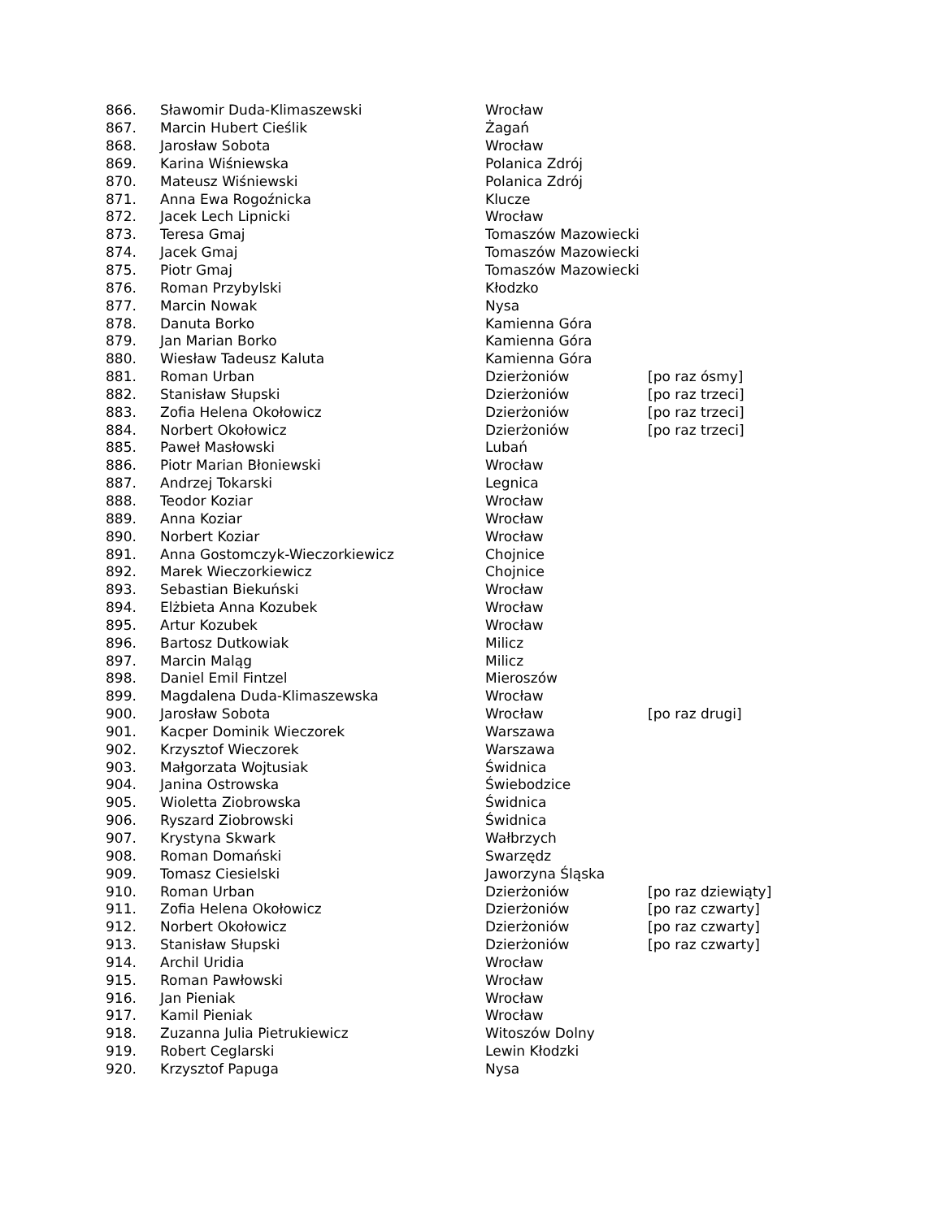| 866. | Sławomir Duda-Klimaszewski | Wrocław | |
| 867. | Marcin Hubert Cieślik | Żagań | |
| 868. | Jarosław Sobota | Wrocław | |
| 869. | Karina Wiśniewska | Polanica Zdrój | |
| 870. | Mateusz Wiśniewski | Polanica Zdrój | |
| 871. | Anna Ewa Rogoźnicka | Klucze | |
| 872. | Jacek Lech Lipnicki | Wrocław | |
| 873. | Teresa Gmaj | Tomaszów Mazowiecki | |
| 874. | Jacek Gmaj | Tomaszów Mazowiecki | |
| 875. | Piotr Gmaj | Tomaszów Mazowiecki | |
| 876. | Roman Przybylski | Kłodzko | |
| 877. | Marcin Nowak | Nysa | |
| 878. | Danuta Borko | Kamienna Góra | |
| 879. | Jan Marian Borko | Kamienna Góra | |
| 880. | Wiesław Tadeusz Kaluta | Kamienna Góra | |
| 881. | Roman Urban | Dzierżoniów | [po raz ósmy] |
| 882. | Stanisław Słupski | Dzierżoniów | [po raz trzeci] |
| 883. | Zofia Helena Okołowicz | Dzierżoniów | [po raz trzeci] |
| 884. | Norbert Okołowicz | Dzierżoniów | [po raz trzeci] |
| 885. | Paweł Masłowski | Lubań | |
| 886. | Piotr Marian Błoniewski | Wrocław | |
| 887. | Andrzej Tokarski | Legnica | |
| 888. | Teodor Koziar | Wrocław | |
| 889. | Anna Koziar | Wrocław | |
| 890. | Norbert Koziar | Wrocław | |
| 891. | Anna Gostomczyk-Wieczorkiewicz | Chojnice | |
| 892. | Marek Wieczorkiewicz | Chojnice | |
| 893. | Sebastian Biekuński | Wrocław | |
| 894. | Elżbieta Anna Kozubek | Wrocław | |
| 895. | Artur Kozubek | Wrocław | |
| 896. | Bartosz Dutkowiak | Milicz | |
| 897. | Marcin Maląg | Milicz | |
| 898. | Daniel Emil Fintzel | Mieroszów | |
| 899. | Magdalena Duda-Klimaszewska | Wrocław | |
| 900. | Jarosław Sobota | Wrocław | [po raz drugi] |
| 901. | Kacper Dominik Wieczorek | Warszawa | |
| 902. | Krzysztof Wieczorek | Warszawa | |
| 903. | Małgorzata Wojtusiak | Świdnica | |
| 904. | Janina Ostrowska | Świebodzice | |
| 905. | Wioletta Ziobrowska | Świdnica | |
| 906. | Ryszard Ziobrowski | Świdnica | |
| 907. | Krystyna Skwark | Wałbrzych | |
| 908. | Roman Domański | Swarzędz | |
| 909. | Tomasz Ciesielski | Jaworzyna Śląska | |
| 910. | Roman Urban | Dzierżoniów | [po raz dziewiąty] |
| 911. | Zofia Helena Okołowicz | Dzierżoniów | [po raz czwarty] |
| 912. | Norbert Okołowicz | Dzierżoniów | [po raz czwarty] |
| 913. | Stanisław Słupski | Dzierżoniów | [po raz czwarty] |
| 914. | Archil Uridia | Wrocław | |
| 915. | Roman Pawłowski | Wrocław | |
| 916. | Jan Pieniak | Wrocław | |
| 917. | Kamil Pieniak | Wrocław | |
| 918. | Zuzanna Julia Pietrukiewicz | Witoszów Dolny | |
| 919. | Robert Ceglarski | Lewin Kłodzki | |
| 920. | Krzysztof Papuga | Nysa | |